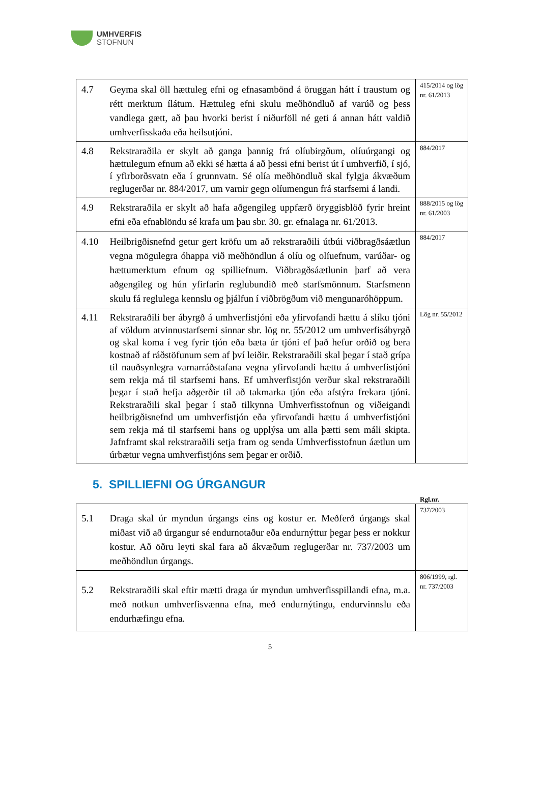UMHVERFIS
STOFNUN
| 4.7 | Geyma skal öll hættuleg efni og efnasambönd á öruggan hátt í traustum og rétt merktum ílátum. Hættuleg efni skulu meðhöndluð af varúð og þess vandlega gætt, að þau hvorki berist í niðurföll né geti á annan hátt valdið umhverfisskaða eða heilsutjóni. | 415/2014 og lög nr. 61/2013 |
| 4.8 | Rekstraraðila er skylt að ganga þannig frá olíubirgðum, olíuúrgangi og hættulegum efnum að ekki sé hætta á að þessi efni berist út í umhverfið, í sjó, í yfirborðsvatn eða í grunnvatn. Sé olía meðhöndluð skal fylgja ákvæðum reglugerðar nr. 884/2017, um varnir gegn olíumengun frá starfsemi á landi. | 884/2017 |
| 4.9 | Rekstraraðila er skylt að hafa aðgengileg uppfærð öryggisblöð fyrir hreint efni eða efnablöndu sé krafa um þau sbr. 30. gr. efnalaga nr. 61/2013. | 888/2015 og lög nr. 61/2003 |
| 4.10 | Heilbrigðisnefnd getur gert kröfu um að rekstraraðili útbúi viðbragðsáætlun vegna mögulegra óhappa við meðhöndlun á olíu og olíuefnum, varúðar- og hættumerktum efnum og spilliefnum. Viðbragðsáætlunin þarf að vera aðgengileg og hún yfirfarin reglubundið með starfsmönnum. Starfsmenn skulu fá reglulega kennslu og þjálfun í viðbrögðum við mengunaróhöppum. | 884/2017 |
| 4.11 | Rekstraraðili ber ábyrgð á umhverfistjóni eða yfirvofandi hættu á slíku tjóni af völdum atvinnustarfsemi sinnar sbr. lög nr. 55/2012 um umhverfisábyrgð og skal koma í veg fyrir tjón eða bæta úr tjóni ef það hefur orðið og bera kostnað af ráðstöfunum sem af því leiðir. Rekstraraðili skal þegar í stað grípa til nauðsynlegra varnarráðstafana vegna yfirvofandi hættu á umhverfistjóni sem rekja má til starfsemi hans. Ef umhverfistjón verður skal rekstraraðili þegar í stað hefja aðgerðir til að takmarka tjón eða afstýra frekara tjóni. Rekstraraðili skal þegar í stað tilkynna Umhverfisstofnun og viðeigandi heilbrigðisnefnd um umhverfistjón eða yfirvofandi hættu á umhverfistjóni sem rekja má til starfsemi hans og upplýsa um alla þætti sem máli skipta. Jafnframt skal rekstraraðili setja fram og senda Umhverfisstofnun áætlun um úrbætur vegna umhverfistjóns sem þegar er orðið. | Lög nr. 55/2012 |
5. SPILLIEFNI OG ÚRGANGUR
Rgl.nr.
| 5.1 | Draga skal úr myndun úrgangs eins og kostur er. Meðferð úrgangs skal miðast við að úrgangur sé endurnotaður eða endurnýttur þegar þess er nokkur kostur. Að öðru leyti skal fara að ákvæðum reglugerðar nr. 737/2003 um meðhöndlun úrgangs. | 737/2003 |
| 5.2 | Rekstraraðili skal eftir mætti draga úr myndun umhverfisspillandi efna, m.a. með notkun umhverfisvænna efna, með endurnýtingu, endurvinnslu eða endurhæfingu efna. | 806/1999, rgl. nr. 737/2003 |
5